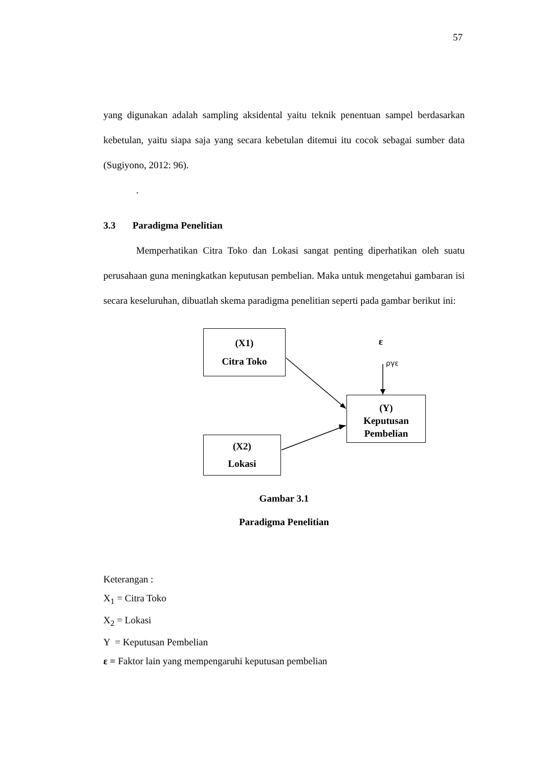57
yang digunakan adalah sampling aksidental yaitu teknik penentuan sampel berdasarkan kebetulan, yaitu siapa saja yang secara kebetulan ditemui itu cocok sebagai sumber data (Sugiyono, 2012: 96).
.
3.3 Paradigma Penelitian
Memperhatikan Citra Toko dan Lokasi sangat penting diperhatikan oleh suatu perusahaan guna meningkatkan keputusan pembelian. Maka untuk mengetahui gambaran isi secara keseluruhan, dibuatlah skema paradigma penelitian seperti pada gambar berikut ini:
(X1)
Citra Toko
ε
ργε
(Y)
Keputusan
Pembelian
(X2)
Lokasi
Gambar 3.1
Paradigma Penelitian
Keterangan :
X<sub>1</sub> = Citra Toko
X<sub>2</sub> = Lokasi
Y = Keputusan Pembelian
ε = Faktor lain yang mempengaruhi keputusan pembelian